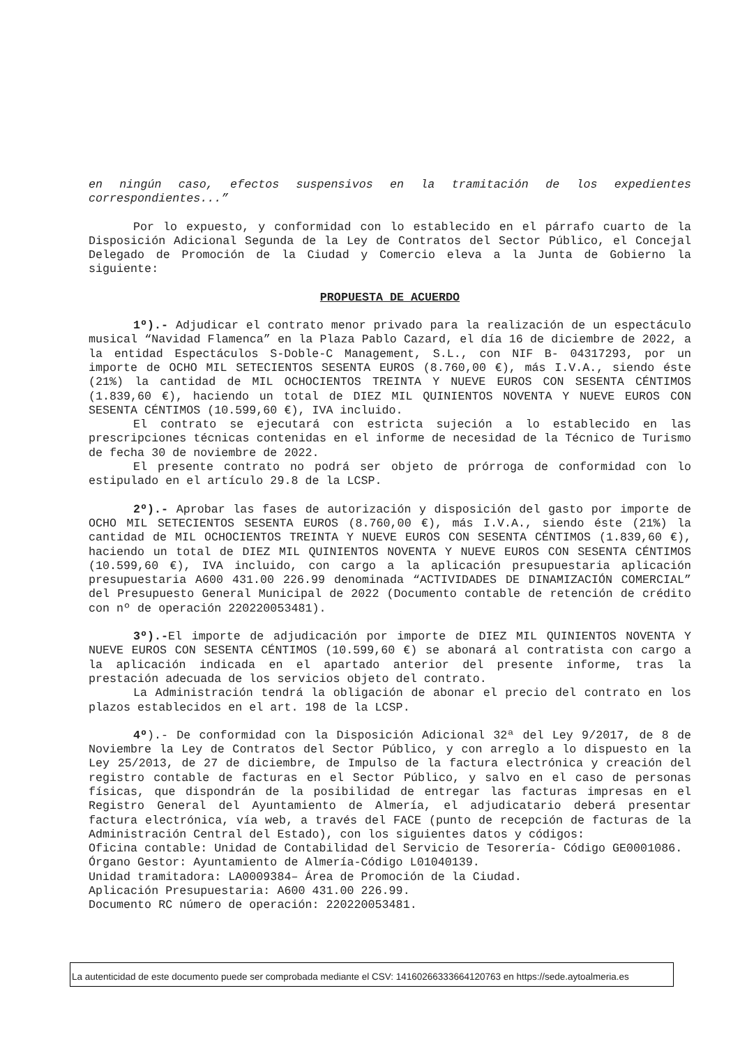en ningún caso, efectos suspensivos en la tramitación de los expedientes correspondientes...”
Por lo expuesto, y conformidad con lo establecido en el párrafo cuarto de la Disposición Adicional Segunda de la Ley de Contratos del Sector Público, el Concejal Delegado de Promoción de la Ciudad y Comercio eleva a la Junta de Gobierno la siguiente:
PROPUESTA DE ACUERDO
1º).- Adjudicar el contrato menor privado para la realización de un espectáculo musical “Navidad Flamenca” en la Plaza Pablo Cazard, el día 16 de diciembre de 2022, a la entidad Espectáculos S-Doble-C Management, S.L., con NIF B- 04317293, por un importe de OCHO MIL SETECIENTOS SESENTA EUROS (8.760,00 €), más I.V.A., siendo éste (21%) la cantidad de MIL OCHOCIENTOS TREINTA Y NUEVE EUROS CON SESENTA CÉNTIMOS (1.839,60 €), haciendo un total de DIEZ MIL QUINIENTOS NOVENTA Y NUEVE EUROS CON SESENTA CÉNTIMOS (10.599,60 €), IVA incluido.
El contrato se ejecutará con estricta sujeción a lo establecido en las prescripciones técnicas contenidas en el informe de necesidad de la Técnico de Turismo de fecha 30 de noviembre de 2022.
El presente contrato no podrá ser objeto de prórroga de conformidad con lo estipulado en el artículo 29.8 de la LCSP.
2º).- Aprobar las fases de autorización y disposición del gasto por importe de OCHO MIL SETECIENTOS SESENTA EUROS (8.760,00 €), más I.V.A., siendo éste (21%) la cantidad de MIL OCHOCIENTOS TREINTA Y NUEVE EUROS CON SESENTA CÉNTIMOS (1.839,60 €), haciendo un total de DIEZ MIL QUINIENTOS NOVENTA Y NUEVE EUROS CON SESENTA CÉNTIMOS (10.599,60 €), IVA incluido, con cargo a la aplicación presupuestaria aplicación presupuestaria A600 431.00 226.99 denominada “ACTIVIDADES DE DINAMIZACIÓN COMERCIAL” del Presupuesto General Municipal de 2022 (Documento contable de retención de crédito con nº de operación 220220053481).
3º).-El importe de adjudicación por importe de DIEZ MIL QUINIENTOS NOVENTA Y NUEVE EUROS CON SESENTA CÉNTIMOS (10.599,60 €) se abonará al contratista con cargo a la aplicación indicada en el apartado anterior del presente informe, tras la prestación adecuada de los servicios objeto del contrato.
La Administración tendrá la obligación de abonar el precio del contrato en los plazos establecidos en el art. 198 de la LCSP.
4º).- De conformidad con la Disposición Adicional 32ª del Ley 9/2017, de 8 de Noviembre la Ley de Contratos del Sector Público, y con arreglo a lo dispuesto en la Ley 25/2013, de 27 de diciembre, de Impulso de la factura electrónica y creación del registro contable de facturas en el Sector Público, y salvo en el caso de personas físicas, que dispondrán de la posibilidad de entregar las facturas impresas en el Registro General del Ayuntamiento de Almería, el adjudicatario deberá presentar factura electrónica, vía web, a través del FACE (punto de recepción de facturas de la Administración Central del Estado), con los siguientes datos y códigos:
Oficina contable: Unidad de Contabilidad del Servicio de Tesorería- Código GE0001086.
Órgano Gestor: Ayuntamiento de Almería-Código L01040139.
Unidad tramitadora: LA0009384– Área de Promoción de la Ciudad.
Aplicación Presupuestaria: A600 431.00 226.99.
Documento RC número de operación: 220220053481.
La autenticidad de este documento puede ser comprobada mediante el CSV: 14160266333664120763 en https://sede.aytoalmeria.es